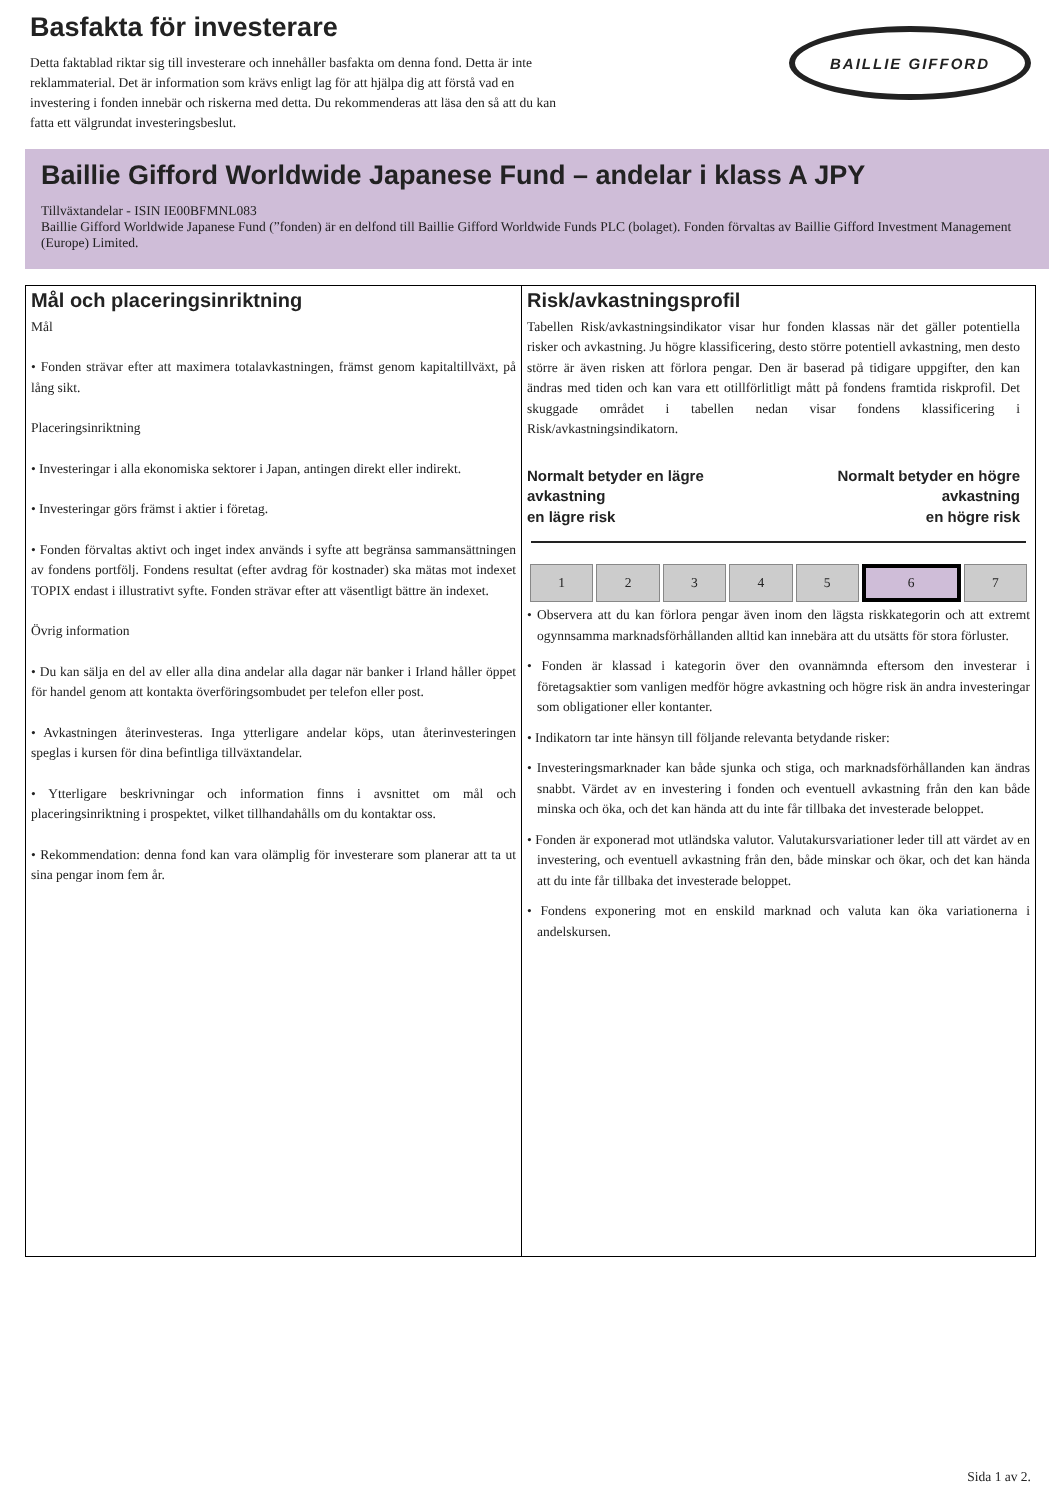Basfakta för investerare
Detta faktablad riktar sig till investerare och innehåller basfakta om denna fond. Detta är inte reklammaterial. Det är information som krävs enligt lag för att hjälpa dig att förstå vad en investering i fonden innebär och riskerna med detta. Du rekommenderas att läsa den så att du kan fatta ett välgrundat investeringsbeslut.
BAILLIE GIFFORD
Baillie Gifford Worldwide Japanese Fund – andelar i klass A JPY
Tillväxtandelar - ISIN IE00BFMNL083
Baillie Gifford Worldwide Japanese Fund (”fonden) är en delfond till Baillie Gifford Worldwide Funds PLC (bolaget). Fonden förvaltas av Baillie Gifford Investment Management (Europe) Limited.
Mål och placeringsinriktning
Mål
• Fonden strävar efter att maximera totalavkastningen, främst genom kapitaltillväxt, på lång sikt.
Placeringsinriktning
• Investeringar i alla ekonomiska sektorer i Japan, antingen direkt eller indirekt.
• Investeringar görs främst i aktier i företag.
• Fonden förvaltas aktivt och inget index används i syfte att begränsa sammansättningen av fondens portfölj. Fondens resultat (efter avdrag för kostnader) ska mätas mot indexet TOPIX endast i illustrativt syfte. Fonden strävar efter att väsentligt bättre än indexet.
Övrig information
• Du kan sälja en del av eller alla dina andelar alla dagar när banker i Irland håller öppet för handel genom att kontakta överföringsombudet per telefon eller post.
• Avkastningen återinvesteras. Inga ytterligare andelar köps, utan återinvesteringen speglas i kursen för dina befintliga tillväxtandelar.
• Ytterligare beskrivningar och information finns i avsnittet om mål och placeringsinriktning i prospektet, vilket tillhandahålls om du kontaktar oss.
• Rekommendation: denna fond kan vara olämplig för investerare som planerar att ta ut sina pengar inom fem år.
Risk/avkastningsprofil
Tabellen Risk/avkastningsindikator visar hur fonden klassas när det gäller potentiella risker och avkastning. Ju högre klassificering, desto större potentiell avkastning, men desto större är även risken att förlora pengar. Den är baserad på tidigare uppgifter, den kan ändras med tiden och kan vara ett otillförlitligt mått på fondens framtida riskprofil. Det skuggade området i tabellen nedan visar fondens klassificering i Risk/avkastningsindikatorn.
Normalt betyder en lägre
avkastning
en lägre risk
Normalt betyder en högre
avkastning
en högre risk
| 1 | 2 | 3 | 4 | 5 | 6 | 7 |
• Observera att du kan förlora pengar även inom den lägsta riskkategorin och att extremt ogynnsamma marknadsförhållanden alltid kan innebära att du utsätts för stora förluster.
• Fonden är klassad i kategorin över den ovannämnda eftersom den investerar i företagsaktier som vanligen medför högre avkastning och högre risk än andra investeringar som obligationer eller kontanter.
• Indikatorn tar inte hänsyn till följande relevanta betydande risker:
• Investeringsmarknader kan både sjunka och stiga, och marknadsförhållanden kan ändras snabbt. Värdet av en investering i fonden och eventuell avkastning från den kan både minska och öka, och det kan hända att du inte får tillbaka det investerade beloppet.
• Fonden är exponerad mot utländska valutor. Valutakursvariationer leder till att värdet av en investering, och eventuell avkastning från den, både minskar och ökar, och det kan hända att du inte får tillbaka det investerade beloppet.
• Fondens exponering mot en enskild marknad och valuta kan öka variationerna i andelskursen.
Sida 1 av 2.